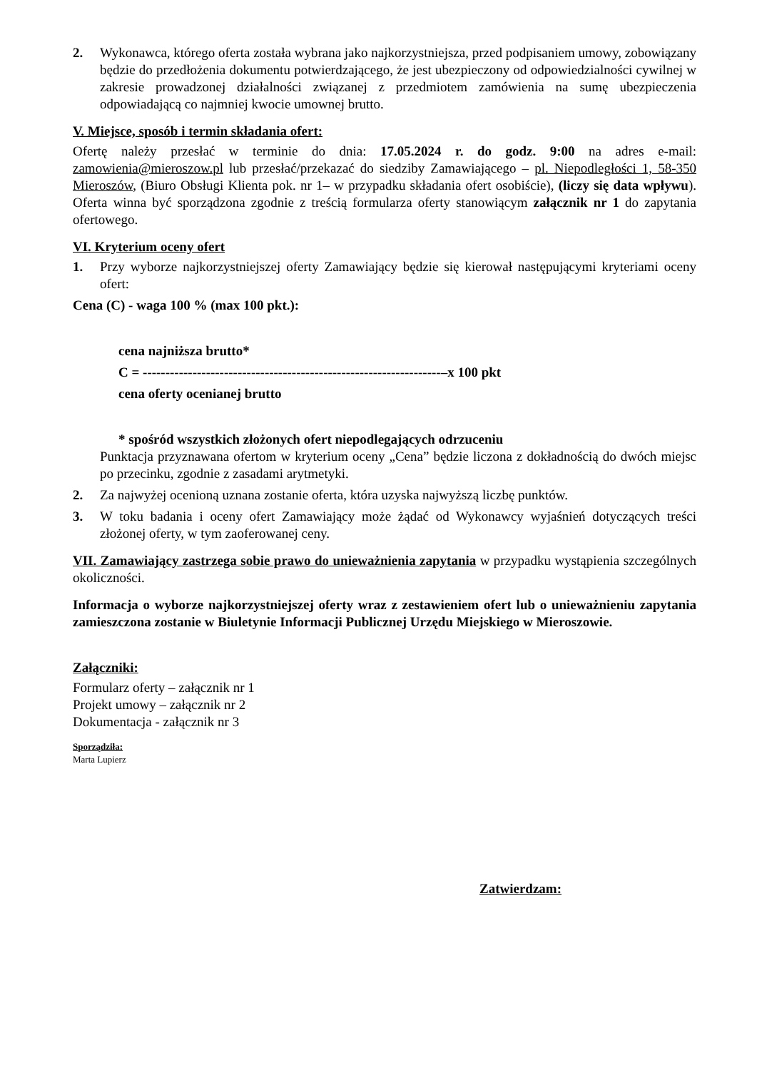2. Wykonawca, którego oferta została wybrana jako najkorzystniejsza, przed podpisaniem umowy, zobowiązany będzie do przedłożenia dokumentu potwierdzającego, że jest ubezpieczony od odpowiedzialności cywilnej w zakresie prowadzonej działalności związanej z przedmiotem zamówienia na sumę ubezpieczenia odpowiadającą co najmniej kwocie umownej brutto.
V. Miejsce, sposób i termin składania ofert:
Ofertę należy przesłać w terminie do dnia: 17.05.2024 r. do godz. 9:00 na adres e-mail: zamowienia@mieroszow.pl lub przesłać/przekazać do siedziby Zamawiającego – pl. Niepodległości 1, 58-350 Mieroszów, (Biuro Obsługi Klienta pok. nr 1– w przypadku składania ofert osobiście), (liczy się data wpływu). Oferta winna być sporządzona zgodnie z treścią formularza oferty stanowiącym załącznik nr 1 do zapytania ofertowego.
VI. Kryterium oceny ofert
1. Przy wyborze najkorzystniejszej oferty Zamawiający będzie się kierował następującymi kryteriami oceny ofert:
Cena (C) - waga 100 % (max 100 pkt.):
cena najniższa brutto*
C = ------------------------------------------------------------------–x 100 pkt
cena oferty ocenianej brutto
* spośród wszystkich złożonych ofert niepodlegających odrzuceniu
Punktacja przyznawana ofertom w kryterium oceny „Cena” będzie liczona z dokładnością do dwóch miejsc po przecinku, zgodnie z zasadami arytmetyki.
2. Za najwyżej ocenioną uznana zostanie oferta, która uzyska najwyższą liczbę punktów.
3. W toku badania i oceny ofert Zamawiający może żądać od Wykonawcy wyjaśnień dotyczących treści złożonej oferty, w tym zaoferowanej ceny.
VII. Zamawiający zastrzega sobie prawo do unieważnienia zapytania w przypadku wystąpienia szczególnych okoliczności.
Informacja o wyborze najkorzystniejszej oferty wraz z zestawieniem ofert lub o unieważnieniu zapytania zamieszczona zostanie w Biuletynie Informacji Publicznej Urzędu Miejskiego w Mieroszowie.
Załączniki:
Formularz oferty – załącznik nr 1
Projekt umowy – załącznik nr 2
Dokumentacja - załącznik nr 3
Sporządziła:
Marta Lupierz
Zatwierdzam: